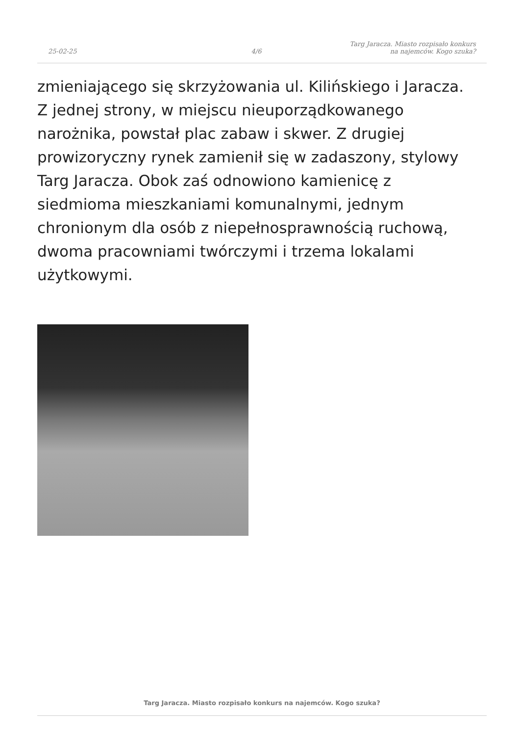25-02-25
4/6
Targ Jaracza. Miasto rozpisało konkurs
na najemców. Kogo szuka?
zmieniającego się skrzyżowania ul. Kilińskiego i Jaracza. Z jednej strony, w miejscu nieuporządkowanego narożnika, powstał plac zabaw i skwer. Z drugiej prowizoryczny rynek zamienił się w zadaszony, stylowy Targ Jaracza. Obok zaś odnowiono kamienicę z siedmioma mieszkaniami komunalnymi, jednym chronionym dla osób z niepełnosprawnością ruchową, dwoma pracowniami twórczymi i trzema lokalami użytkowymi.
Targ Jaracza. Miasto rozpisało konkurs na najemców. Kogo szuka?